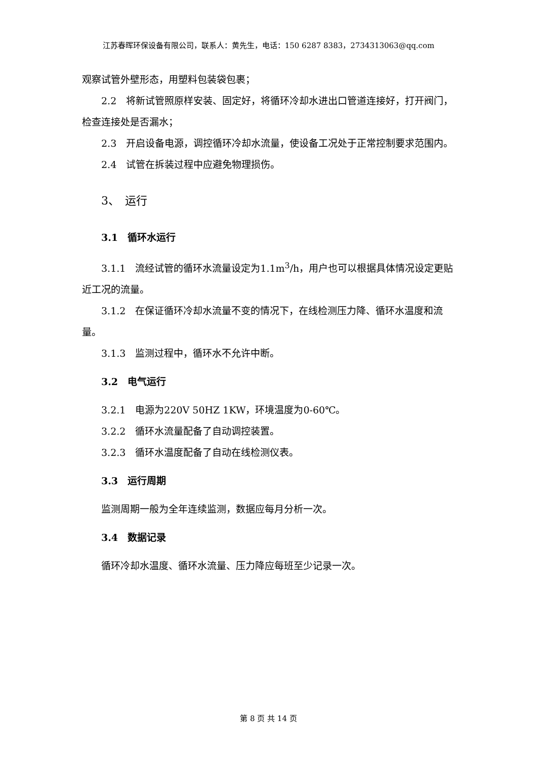江苏春晖环保设备有限公司，联系人：黄先生，电话：150 6287 8383，2734313063@qq.com
观察试管外壁形态，用塑料包装袋包裹；
2.2　将新试管照原样安装、固定好，将循环冷却水进出口管道连接好，打开阀门，检查连接处是否漏水；
2.3　开启设备电源，调控循环冷却水流量，使设备工况处于正常控制要求范围内。
2.4　试管在拆装过程中应避免物理损伤。
3、　运行
3.1　循环水运行
3.1.1　流经试管的循环水流量设定为1.1m<sup>3</sup>/h，用户也可以根据具体情况设定更贴近工况的流量。
3.1.2　在保证循环冷却水流量不变的情况下，在线检测压力降、循环水温度和流量。
3.1.3　监测过程中，循环水不允许中断。
3.2　电气运行
3.2.1　电源为220V 50HZ 1KW，环境温度为0-60℃。
3.2.2　循环水流量配备了自动调控装置。
3.2.3　循环水温度配备了自动在线检测仪表。
3.3　运行周期
监测周期一般为全年连续监测，数据应每月分析一次。
3.4　数据记录
循环冷却水温度、循环水流量、压力降应每班至少记录一次。
第 8 页 共 14 页